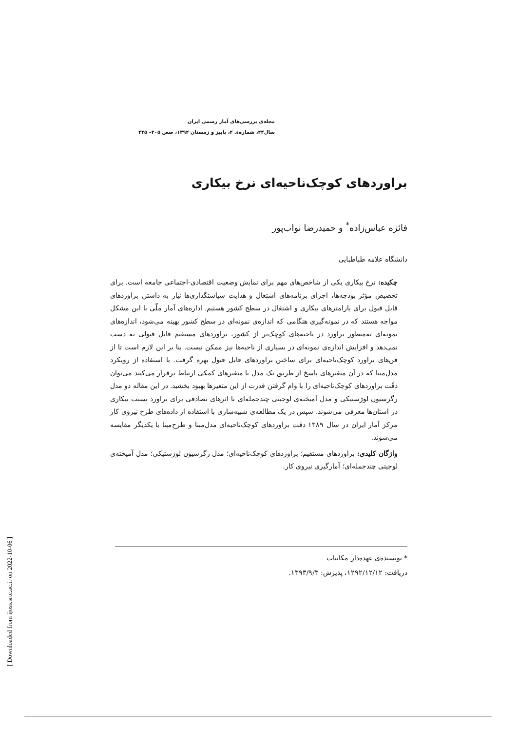مجله‌ی بررسی‌های آمار رسمی ایران
سال۲۴، شماره‌ی ۲، پاییز و زمستان ۱۳۹۲، صص ۲۰۵– ۲۲۵
براوردهای کوچک‌ناحیه‌ای نرخ بیکاری
فائزه عباس‌زاده<sup>*</sup> و حمیدرضا نواب‌پور
دانشگاه علامه طباطبایی
چکیده: نرخ بیکاری یکی از شاخص‌های مهم برای نمایش وضعیت اقتصادی-اجتماعی جامعه است. برای تخصیص مؤثر بودجه‌ها، اجرای برنامه‌های اشتغال و هدایت سیاستگذاری‌ها نیاز به داشتن براوردهای قابل قبول برای پارامترهای بیکاری و اشتغال در سطح کشور هستیم. اداره‌های آمار ملّی با این مشکل مواجه هستند که در نمونه‌گیری هنگامی که اندازه‌ی نمونه‌ای در سطح کشور بهینه می‌شود، اندازه‌های نمونه‌ای به‌منظور براورد در ناحیه‌های کوچک‌تر از کشور، براوردهای مستقیم قابل قبولی به دست نمی‌دهد و افزایش اندازه‌ی نمونه‌ای در بسیاری از ناحیه‌ها نیز ممکن نیست. بنا بر این لازم است تا از فن‌های براورد کوچک‌ناحیه‌ای برای ساختن براوردهای قابل قبول بهره گرفت. با استفاده از رویکرد مدل‌مبنا که در آن متغیرهای پاسخ از طریق یک مدل با متغیرهای کمکی ارتباط برقرار می‌کنند می‌توان دقّت براوردهای کوچک‌ناحیه‌ای را با وام گرفتن قدرت از این متغیرها بهبود بخشید. در این مقاله دو مدل رگرسیون لوژستیکی و مدل آمیخته‌ی لوجیتی چندجمله‌ای با اثرهای تصادفی برای براورد نسبت بیکاری در استان‌ها معرفی می‌شوند. سپس در یک مطالعه‌ی شبیه‌سازی با استفاده از داده‌های طرح نیروی کار مرکز آمار ایران در سال ۱۳۸۹ دقت براوردهای کوچک‌ناحیه‌ای مدل‌مبنا و طرح‌مبنا با یکدیگر مقایسه می‌شوند.
واژگان کلیدی: براوردهای مستقیم؛ براوردهای کوچک‌ناحیه‌ای؛ مدل رگرسیون لوژستیکی؛ مدل آمیخته‌ی لوجیتی چندجمله‌ای؛ آمارگیری نیروی کار.
* نویسنده‌ی عهده‌دار مکاتبات
دریافت: ۱۲۹۲/۱۲/۱۲، پذیرش: ۱۳۹۳/۹/۳.
[ Downloaded from ijoss.srtc.ac.ir on 2022-10-06 ]